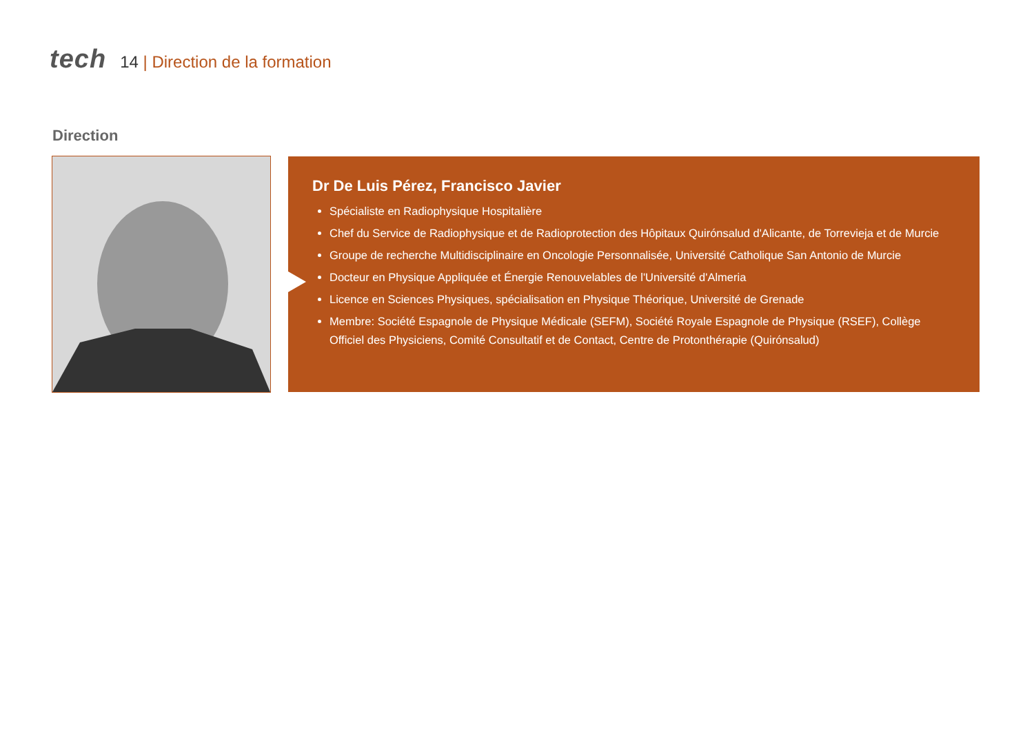tech
14 | Direction de la formation
Direction
Dr De Luis Pérez, Francisco Javier
Spécialiste en Radiophysique Hospitalière
Chef du Service de Radiophysique et de Radioprotection des Hôpitaux Quirónsalud d'Alicante, de Torrevieja et de Murcie
Groupe de recherche Multidisciplinaire en Oncologie Personnalisée, Université Catholique San Antonio de Murcie
Docteur en Physique Appliquée et Énergie Renouvelables de l'Université d'Almeria
Licence en Sciences Physiques, spécialisation en Physique Théorique, Université de Grenade
Membre: Société Espagnole de Physique Médicale (SEFM), Société Royale Espagnole de Physique (RSEF), Collège Officiel des Physiciens, Comité Consultatif et de Contact, Centre de Protonthérapie (Quirónsalud)